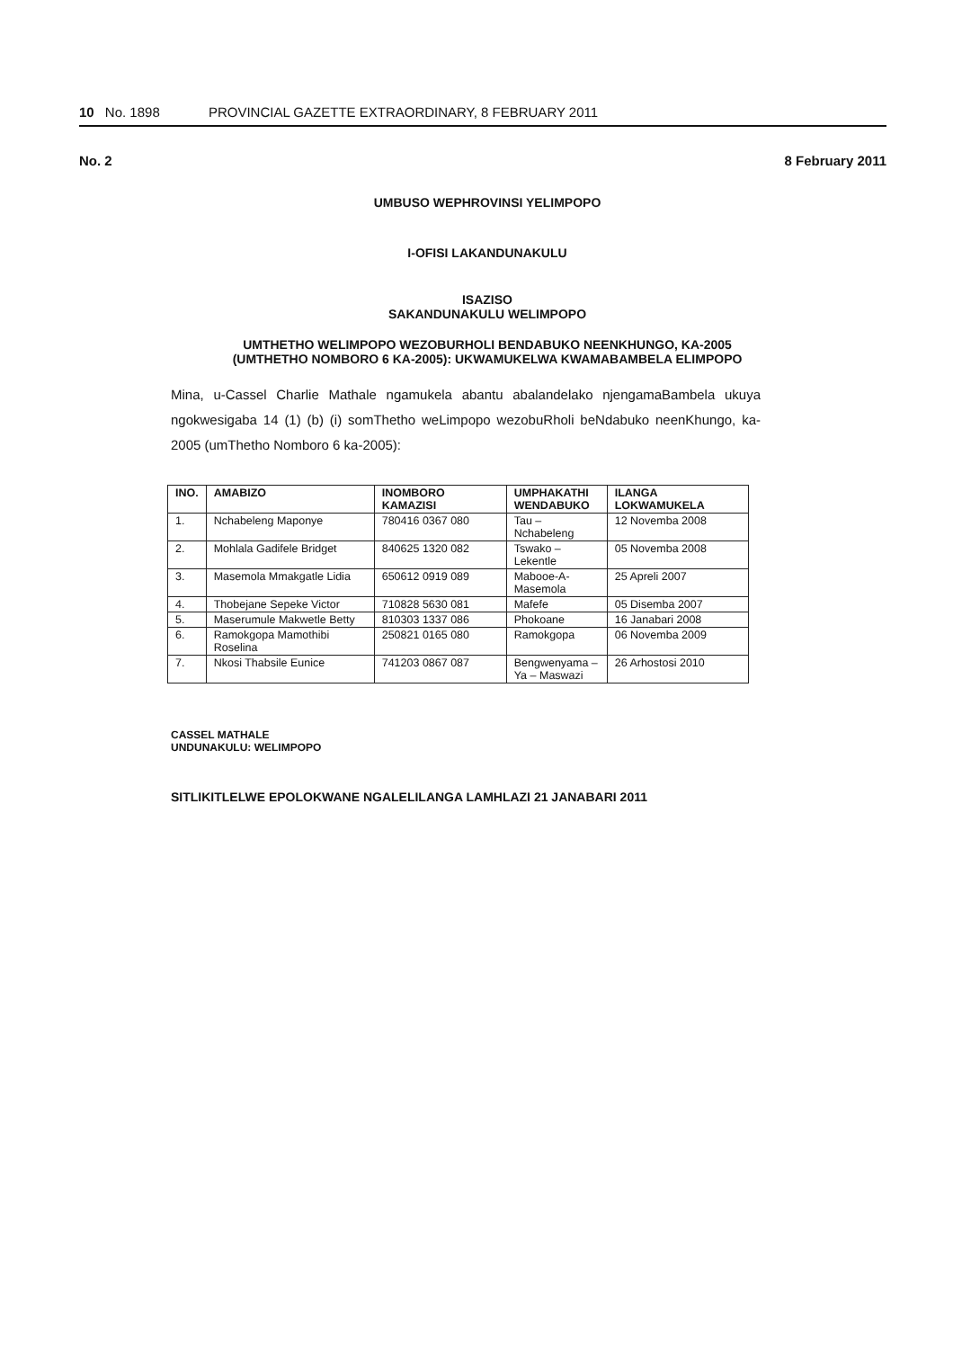10 No. 1898 PROVINCIAL GAZETTE EXTRAORDINARY, 8 FEBRUARY 2011
No. 2 8 February 2011
UMBUSO WEPHROVINSI YELIMPOPO
I-OFISI LAKANDUNAKULU
ISAZISO
SAKANDUNAKULU WELIMPOPO
UMTHETHO WELIMPOPO WEZOBURHOLI BENDABUKO NEENKHUNGO, KA-2005 (UMTHETHO NOMBORO 6 KA-2005): UKWAMUKELWA KWAMABAMBELA ELIMPOPO
Mina, u-Cassel Charlie Mathale ngamukela abantu abalandelako njengamaBambela ukuya ngokwesigaba 14 (1) (b) (i) somThetho weLimpopo wezobuRholi beNdabuko neenKhungo, ka-2005 (umThetho Nomboro 6 ka-2005):
| INO. | AMABIZO | INOMBORO KAMAZISI | UMPHAKATHI WENDABUKO | ILANGA LOKWAMUKELA |
| --- | --- | --- | --- | --- |
| 1. | Nchabeleng Maponye | 780416 0367 080 | Tau – Nchabeleng | 12 Novemba 2008 |
| 2. | Mohlala Gadifele Bridget | 840625 1320 082 | Tswako – Lekentle | 05 Novemba 2008 |
| 3. | Masemola Mmakgatle Lidia | 650612 0919 089 | Mabooe-A-Masemola | 25 Apreli 2007 |
| 4. | Thobejane Sepeke Victor | 710828 5630 081 | Mafefe | 05 Disemba 2007 |
| 5. | Maserumule Makwetle Betty | 810303 1337 086 | Phokoane | 16 Janabari 2008 |
| 6. | Ramokgopa Mamothibi Roselina | 250821 0165 080 | Ramokgopa | 06 Novemba 2009 |
| 7. | Nkosi Thabsile Eunice | 741203 0867 087 | Bengwenyama – Ya – Maswazi | 26 Arhostosi 2010 |
CASSEL MATHALE
UNDUNAKULU: WELIMPOPO
SITLIKITLELWE EPOLOKWANE NGALELILANGA LAMHLAZI 21 JANABARI 2011